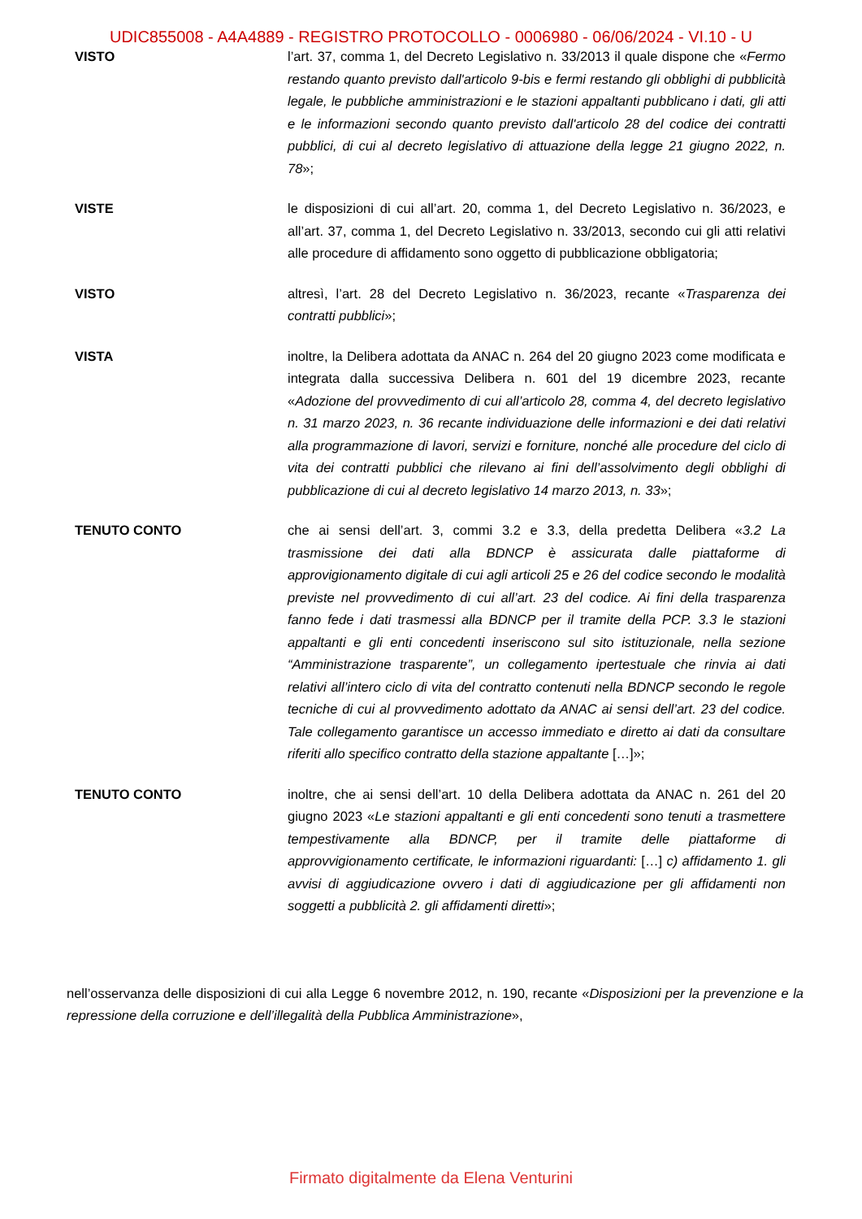UDIC855008 - A4A4889 - REGISTRO PROTOCOLLO - 0006980 - 06/06/2024 - VI.10 - U
VISTO l’art. 37, comma 1, del Decreto Legislativo n. 33/2013 il quale dispone che «Fermo restando quanto previsto dall'articolo 9-bis e fermi restando gli obblighi di pubblicità legale, le pubbliche amministrazioni e le stazioni appaltanti pubblicano i dati, gli atti e le informazioni secondo quanto previsto dall'articolo 28 del codice dei contratti pubblici, di cui al decreto legislativo di attuazione della legge 21 giugno 2022, n. 78»;
VISTE le disposizioni di cui all’art. 20, comma 1, del Decreto Legislativo n. 36/2023, e all’art. 37, comma 1, del Decreto Legislativo n. 33/2013, secondo cui gli atti relativi alle procedure di affidamento sono oggetto di pubblicazione obbligatoria;
VISTO altresì, l’art. 28 del Decreto Legislativo n. 36/2023, recante «Trasparenza dei contratti pubblici»;
VISTA inoltre, la Delibera adottata da ANAC n. 264 del 20 giugno 2023 come modificata e integrata dalla successiva Delibera n. 601 del 19 dicembre 2023, recante «Adozione del provvedimento di cui all’articolo 28, comma 4, del decreto legislativo n. 31 marzo 2023, n. 36 recante individuazione delle informazioni e dei dati relativi alla programmazione di lavori, servizi e forniture, nonché alle procedure del ciclo di vita dei contratti pubblici che rilevano ai fini dell’assolvimento degli obblighi di pubblicazione di cui al decreto legislativo 14 marzo 2013, n. 33»;
TENUTO CONTO che ai sensi dell’art. 3, commi 3.2 e 3.3, della predetta Delibera «3.2 La trasmissione dei dati alla BDNCP è assicurata dalle piattaforme di approvigionamento digitale di cui agli articoli 25 e 26 del codice secondo le modalità previste nel provvedimento di cui all’art. 23 del codice. Ai fini della trasparenza fanno fede i dati trasmessi alla BDNCP per il tramite della PCP. 3.3 le stazioni appaltanti e gli enti concedenti inseriscono sul sito istituzionale, nella sezione “Amministrazione trasparente”, un collegamento ipertestuale che rinvia ai dati relativi all’intero ciclo di vita del contratto contenuti nella BDNCP secondo le regole tecniche di cui al provvedimento adottato da ANAC ai sensi dell’art. 23 del codice. Tale collegamento garantisce un accesso immediato e diretto ai dati da consultare riferiti allo specifico contratto della stazione appaltante […]»;
TENUTO CONTO inoltre, che ai sensi dell’art. 10 della Delibera adottata da ANAC n. 261 del 20 giugno 2023 «Le stazioni appaltanti e gli enti concedenti sono tenuti a trasmettere tempestivamente alla BDNCP, per il tramite delle piattaforme di approvvigionamento certificate, le informazioni riguardanti: […] c) affidamento 1. gli avvisi di aggiudicazione ovvero i dati di aggiudicazione per gli affidamenti non soggetti a pubblicità 2. gli affidamenti diretti»;
nell’osservanza delle disposizioni di cui alla Legge 6 novembre 2012, n. 190, recante «Disposizioni per la prevenzione e la repressione della corruzione e dell’illegalità della Pubblica Amministrazione»,
Firmato digitalmente da Elena Venturini